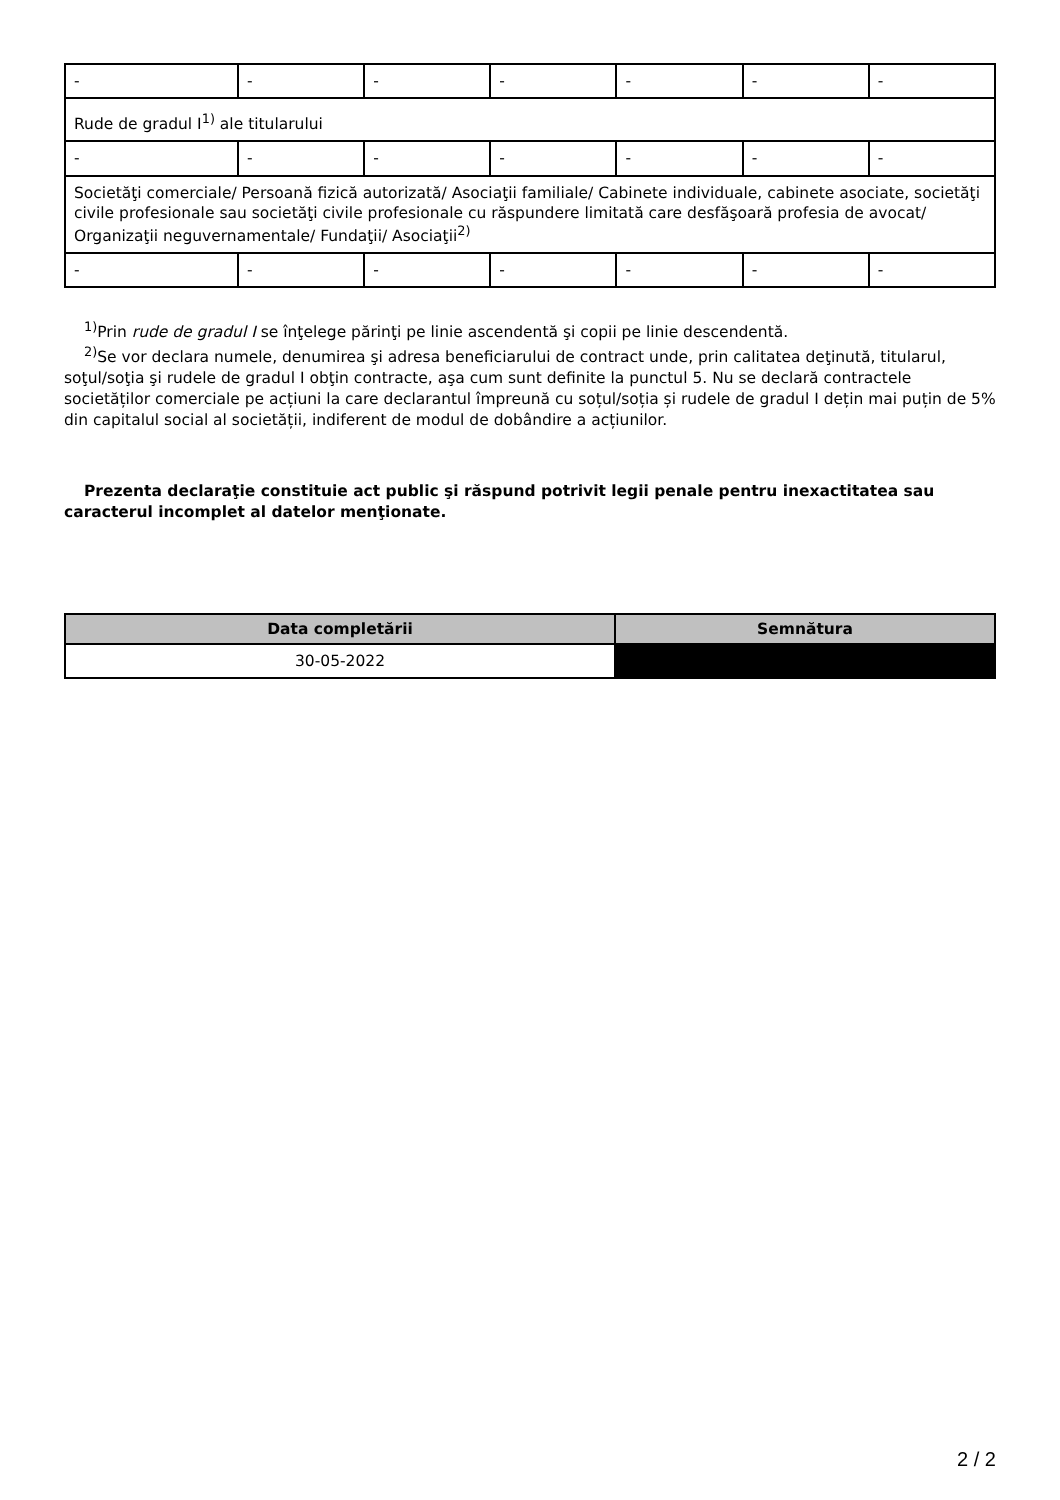| - | - | - | - | - | - | - |
| Rude de gradul I<sup>1)</sup> ale titularului | | | | | | |
| - | - | - | - | - | - | - |
| Societăţi comerciale/ Persoană fizică autorizată/ Asociaţii familiale/ Cabinete individuale, cabinete asociate, societăţi civile profesionale sau societăţi civile profesionale cu răspundere limitată care desfăşoară profesia de avocat/ Organizaţii neguvernamentale/ Fundaţii/ Asociaţii<sup>2)</sup> | | | | | | |
| - | - | - | - | - | - | - |
<sup>1)</sup> Prin rude de gradul I se înţelege părinţi pe linie ascendentă şi copii pe linie descendentă.
<sup>2)</sup> Se vor declara numele, denumirea şi adresa beneficiarului de contract unde, prin calitatea deţinută, titularul, soţul/soţia şi rudele de gradul I obţin contracte, aşa cum sunt definite la punctul 5. Nu se declară contractele societăților comerciale pe acțiuni la care declarantul împreună cu soțul/soția și rudele de gradul I dețin mai puțin de 5% din capitalul social al societății, indiferent de modul de dobândire a acțiunilor.
Prezenta declaraţie constituie act public şi răspund potrivit legii penale pentru inexactitatea sau caracterul incomplet al datelor menţionate.
| Data completării | Semnătura |
| --- | --- |
| 30-05-2022 | |
2 / 2